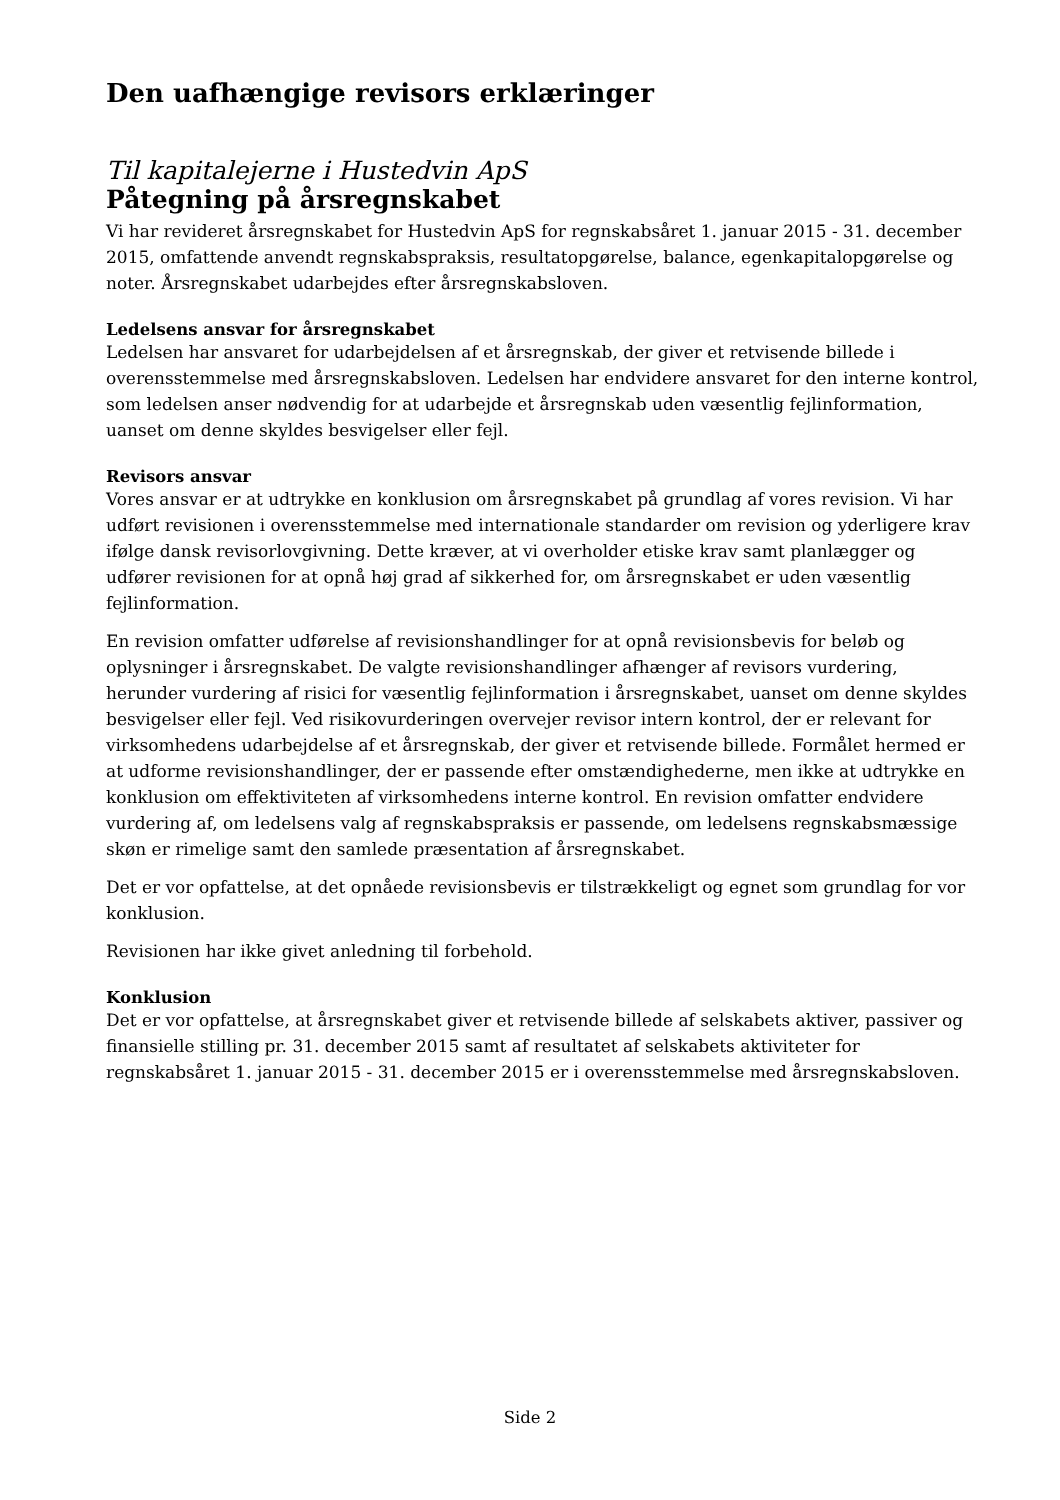Den uafhængige revisors erklæringer
Til kapitalejerne i Hustedvin ApS
Påtegning på årsregnskabet
Vi har revideret årsregnskabet for Hustedvin ApS for regnskabsåret 1. januar 2015 - 31. december 2015, omfattende anvendt regnskabspraksis, resultatopgørelse, balance, egenkapitalopgørelse og noter. Årsregnskabet udarbejdes efter årsregnskabsloven.
Ledelsens ansvar for årsregnskabet
Ledelsen har ansvaret for udarbejdelsen af et årsregnskab, der giver et retvisende billede i overensstemmelse med årsregnskabsloven. Ledelsen har endvidere ansvaret for den interne kontrol, som ledelsen anser nødvendig for at udarbejde et årsregnskab uden væsentlig fejlinformation, uanset om denne skyldes besvigelser eller fejl.
Revisors ansvar
Vores ansvar er at udtrykke en konklusion om årsregnskabet på grundlag af vores revision. Vi har udført revisionen i overensstemmelse med internationale standarder om revision og yderligere krav ifølge dansk revisorlovgivning. Dette kræver, at vi overholder etiske krav samt planlægger og udfører revisionen for at opnå høj grad af sikkerhed for, om årsregnskabet er uden væsentlig fejlinformation.
En revision omfatter udførelse af revisionshandlinger for at opnå revisionsbevis for beløb og oplysninger i årsregnskabet. De valgte revisionshandlinger afhænger af revisors vurdering, herunder vurdering af risici for væsentlig fejlinformation i årsregnskabet, uanset om denne skyldes besvigelser eller fejl. Ved risikovurderingen overvejer revisor intern kontrol, der er relevant for virksomhedens udarbejdelse af et årsregnskab, der giver et retvisende billede. Formålet hermed er at udforme revisionshandlinger, der er passende efter omstændighederne, men ikke at udtrykke en konklusion om effektiviteten af virksomhedens interne kontrol. En revision omfatter endvidere vurdering af, om ledelsens valg af regnskabspraksis er passende, om ledelsens regnskabsmæssige skøn er rimelige samt den samlede præsentation af årsregnskabet.
Det er vor opfattelse, at det opnåede revisionsbevis er tilstrækkeligt og egnet som grundlag for vor konklusion.
Revisionen har ikke givet anledning til forbehold.
Konklusion
Det er vor opfattelse, at årsregnskabet giver et retvisende billede af selskabets aktiver, passiver og finansielle stilling pr. 31. december 2015 samt af resultatet af selskabets aktiviteter for regnskabsåret 1. januar 2015 - 31. december 2015 er i overensstemmelse med årsregnskabsloven.
Side 2